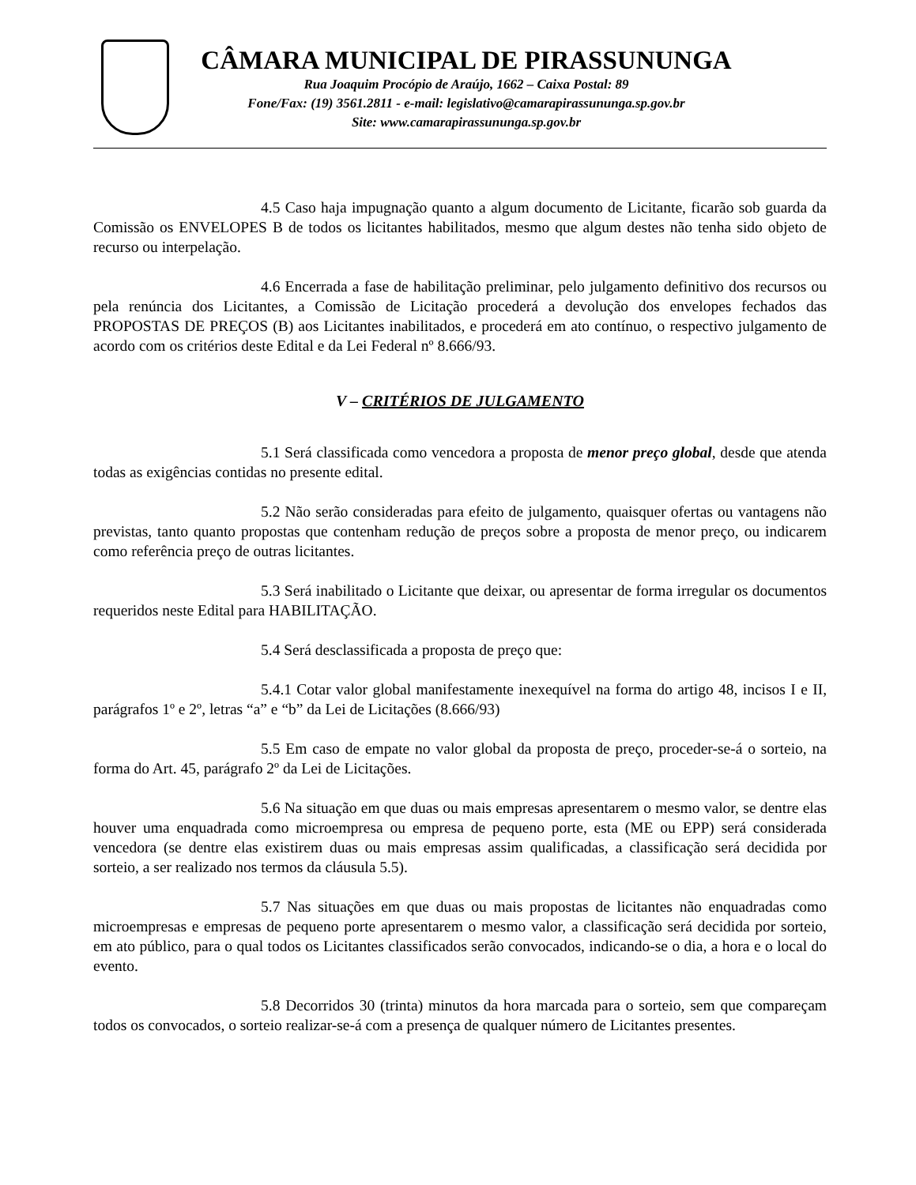CÂMARA MUNICIPAL DE PIRASSUNUNGA
Rua Joaquim Procópio de Araújo, 1662 – Caixa Postal: 89
Fone/Fax: (19) 3561.2811 - e-mail: legislativo@camarapirassununga.sp.gov.br
Site: www.camarapirassununga.sp.gov.br
4.5 Caso haja impugnação quanto a algum documento de Licitante, ficarão sob guarda da Comissão os ENVELOPES B de todos os licitantes habilitados, mesmo que algum destes não tenha sido objeto de recurso ou interpelação.
4.6 Encerrada a fase de habilitação preliminar, pelo julgamento definitivo dos recursos ou pela renúncia dos Licitantes, a Comissão de Licitação procederá a devolução dos envelopes fechados das PROPOSTAS DE PREÇOS (B) aos Licitantes inabilitados, e procederá em ato contínuo, o respectivo julgamento de acordo com os critérios deste Edital e da Lei Federal nº 8.666/93.
V – CRITÉRIOS DE JULGAMENTO
5.1 Será classificada como vencedora a proposta de menor preço global, desde que atenda todas as exigências contidas no presente edital.
5.2 Não serão consideradas para efeito de julgamento, quaisquer ofertas ou vantagens não previstas, tanto quanto propostas que contenham redução de preços sobre a proposta de menor preço, ou indicarem como referência preço de outras licitantes.
5.3 Será inabilitado o Licitante que deixar, ou apresentar de forma irregular os documentos requeridos neste Edital para HABILITAÇÃO.
5.4 Será desclassificada a proposta de preço que:
5.4.1 Cotar valor global manifestamente inexequível na forma do artigo 48, incisos I e II, parágrafos 1º e 2º, letras “a” e “b” da Lei de Licitações (8.666/93)
5.5 Em caso de empate no valor global da proposta de preço, proceder-se-á o sorteio, na forma do Art. 45, parágrafo 2º da Lei de Licitações.
5.6 Na situação em que duas ou mais empresas apresentarem o mesmo valor, se dentre elas houver uma enquadrada como microempresa ou empresa de pequeno porte, esta (ME ou EPP) será considerada vencedora (se dentre elas existirem duas ou mais empresas assim qualificadas, a classificação será decidida por sorteio, a ser realizado nos termos da cláusula 5.5).
5.7 Nas situações em que duas ou mais propostas de licitantes não enquadradas como microempresas e empresas de pequeno porte apresentarem o mesmo valor, a classificação será decidida por sorteio, em ato público, para o qual todos os Licitantes classificados serão convocados, indicando-se o dia, a hora e o local do evento.
5.8 Decorridos 30 (trinta) minutos da hora marcada para o sorteio, sem que compareçam todos os convocados, o sorteio realizar-se-á com a presença de qualquer número de Licitantes presentes.